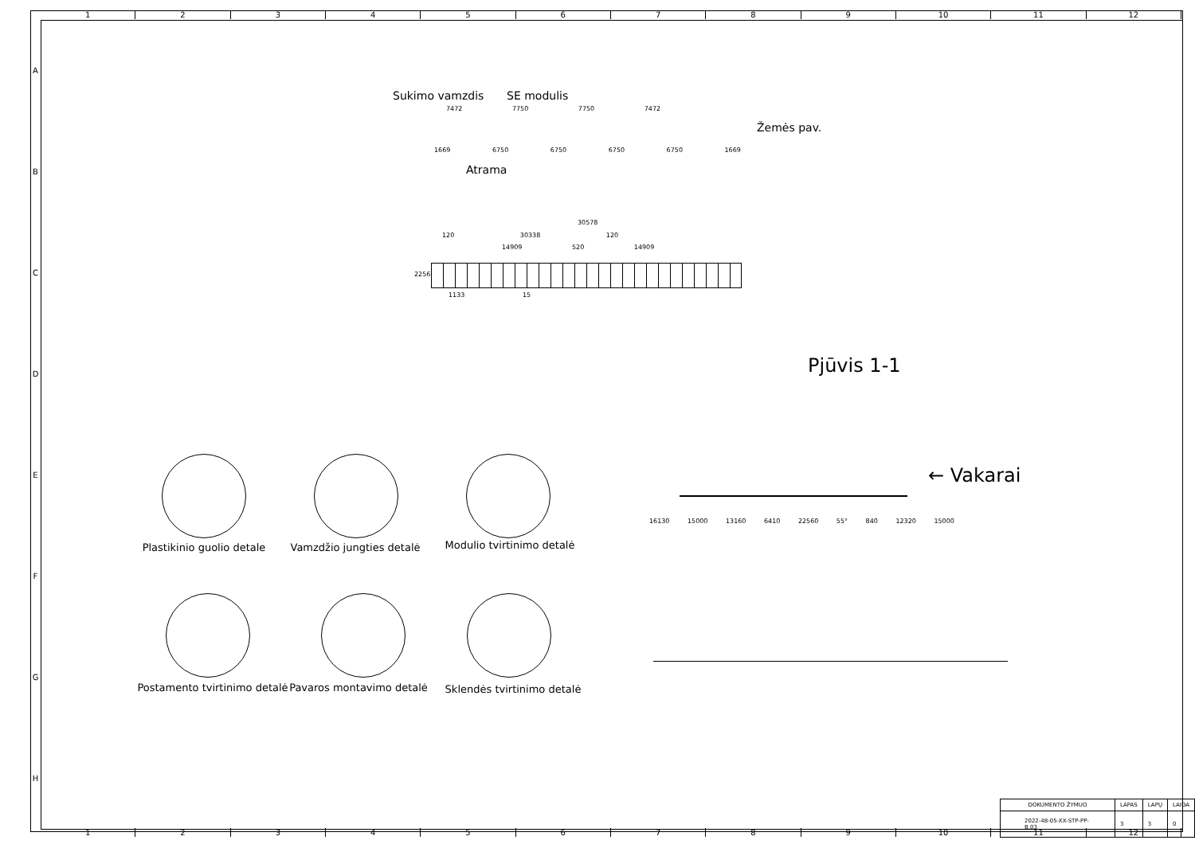123456789 10 11 12
ABCDEFGH
Sukimo vamzdis SE modulis
Žemės pav.
Atrama
7472 7750 7750 7472
1669 6750 6750 6750 6750 1669
30578
120 30338 120
14909 520 14909
2256
1133 15
Pjūvis 1-1
← Vakarai
16130 15000 13160 6410 22560 55° 840 12320 15000
Plastikinio guolio detale Vamzdžio jungties detalė Modulio tvirtinimo detalė
Postamento tvirtinimo detalė Pavaros montavimo detalė Sklendės tvirtinimo detalė
| DOKUMENTO ŽYMUO | LAPAS | LAPŲ | LAIDA |
| --- | --- | --- | --- |
| 2022-48-05-XX-STP-PP-B.03 | 3 | 3 | 0 |
123456789 10 11 12